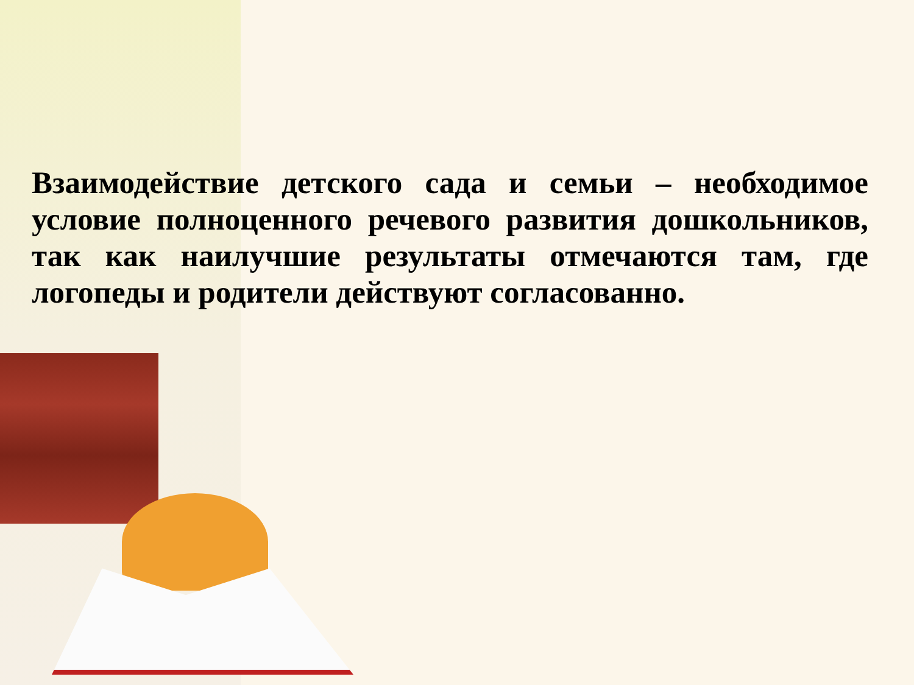Взаимодействие детского сада и семьи – необходимое условие полноценного речевого развития дошкольников, так как наилучшие результаты отмечаются там, где логопеды и родители действуют согласованно.